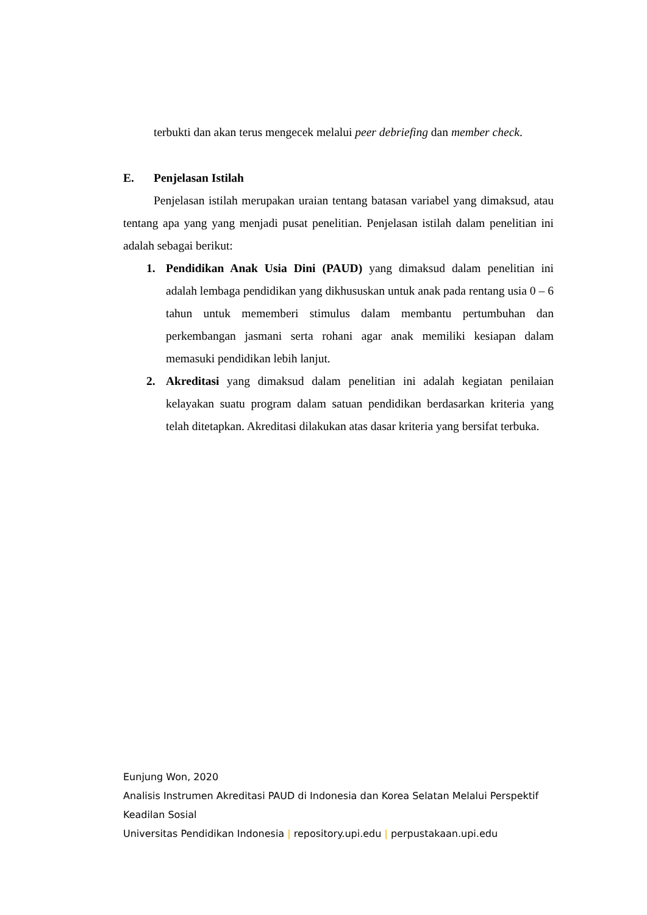terbukti dan akan terus mengecek melalui peer debriefing dan member check.
E. Penjelasan Istilah
Penjelasan istilah merupakan uraian tentang batasan variabel yang dimaksud, atau tentang apa yang yang menjadi pusat penelitian. Penjelasan istilah dalam penelitian ini adalah sebagai berikut:
1. Pendidikan Anak Usia Dini (PAUD) yang dimaksud dalam penelitian ini adalah lembaga pendidikan yang dikhususkan untuk anak pada rentang usia 0 – 6 tahun untuk mememberi stimulus dalam membantu pertumbuhan dan perkembangan jasmani serta rohani agar anak memiliki kesiapan dalam memasuki pendidikan lebih lanjut.
2. Akreditasi yang dimaksud dalam penelitian ini adalah kegiatan penilaian kelayakan suatu program dalam satuan pendidikan berdasarkan kriteria yang telah ditetapkan. Akreditasi dilakukan atas dasar kriteria yang bersifat terbuka.
Eunjung Won, 2020
Analisis Instrumen Akreditasi PAUD di Indonesia dan Korea Selatan Melalui Perspektif Keadilan Sosial
Universitas Pendidikan Indonesia | repository.upi.edu | perpustakaan.upi.edu